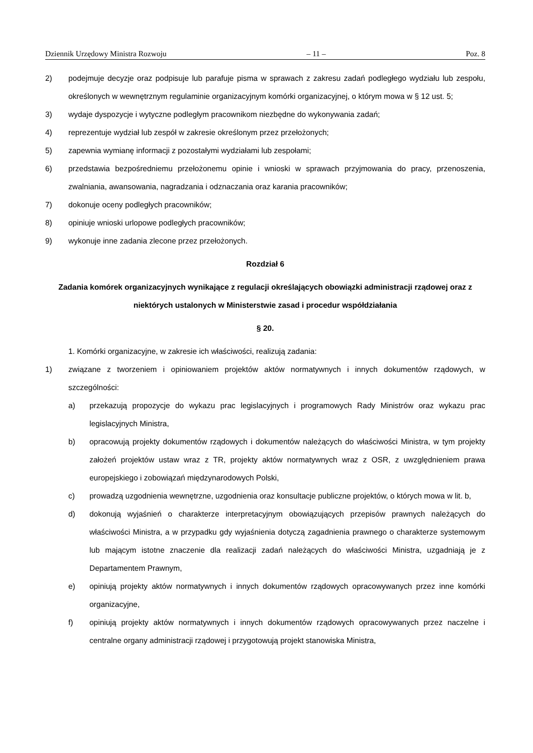Dziennik Urzędowy Ministra Rozwoju – 11 – Poz. 8
2) podejmuje decyzje oraz podpisuje lub parafuje pisma w sprawach z zakresu zadań podległego wydziału lub zespołu, określonych w wewnętrznym regulaminie organizacyjnym komórki organizacyjnej, o którym mowa w § 12 ust. 5;
3) wydaje dyspozycje i wytyczne podległym pracownikom niezbędne do wykonywania zadań;
4) reprezentuje wydział lub zespół w zakresie określonym przez przełożonych;
5) zapewnia wymianę informacji z pozostałymi wydziałami lub zespołami;
6) przedstawia bezpośredniemu przełożonemu opinie i wnioski w sprawach przyjmowania do pracy, przenoszenia, zwalniania, awansowania, nagradzania i odznaczania oraz karania pracowników;
7) dokonuje oceny podległych pracowników;
8) opiniuje wnioski urlopowe podległych pracowników;
9) wykonuje inne zadania zlecone przez przełożonych.
Rozdział 6
Zadania komórek organizacyjnych wynikające z regulacji określających obowiązki administracji rządowej oraz z niektórych ustalonych w Ministerstwie zasad i procedur współdziałania
§ 20.
1. Komórki organizacyjne, w zakresie ich właściwości, realizują zadania:
1) związane z tworzeniem i opiniowaniem projektów aktów normatywnych i innych dokumentów rządowych, w szczególności:
a) przekazują propozycje do wykazu prac legislacyjnych i programowych Rady Ministrów oraz wykazu prac legislacyjnych Ministra,
b) opracowują projekty dokumentów rządowych i dokumentów należących do właściwości Ministra, w tym projekty założeń projektów ustaw wraz z TR, projekty aktów normatywnych wraz z OSR, z uwzględnieniem prawa europejskiego i zobowiązań międzynarodowych Polski,
c) prowadzą uzgodnienia wewnętrzne, uzgodnienia oraz konsultacje publiczne projektów, o których mowa w lit. b,
d) dokonują wyjaśnień o charakterze interpretacyjnym obowiązujących przepisów prawnych należących do właściwości Ministra, a w przypadku gdy wyjaśnienia dotyczą zagadnienia prawnego o charakterze systemowym lub mającym istotne znaczenie dla realizacji zadań należących do właściwości Ministra, uzgadniają je z Departamentem Prawnym,
e) opiniują projekty aktów normatywnych i innych dokumentów rządowych opracowywanych przez inne komórki organizacyjne,
f) opiniują projekty aktów normatywnych i innych dokumentów rządowych opracowywanych przez naczelne i centralne organy administracji rządowej i przygotowują projekt stanowiska Ministra,